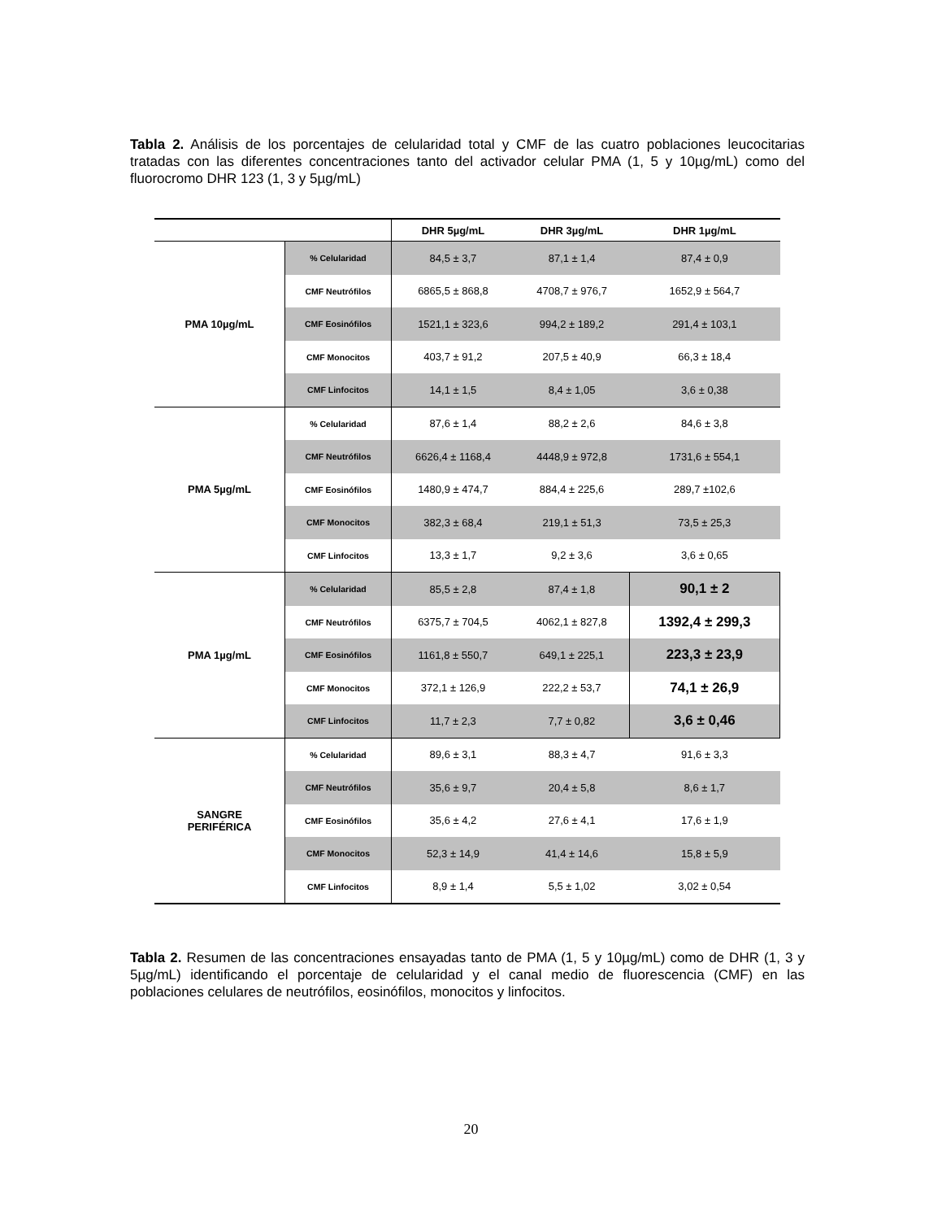Tabla 2. Análisis de los porcentajes de celularidad total y CMF de las cuatro poblaciones leucocitarias tratadas con las diferentes concentraciones tanto del activador celular PMA (1, 5 y 10µg/mL) como del fluorocromo DHR 123 (1, 3 y 5µg/mL)
| | | DHR 5µg/mL | DHR 3µg/mL | DHR 1µg/mL |
| --- | --- | --- | --- | --- |
| PMA 10µg/mL | % Celularidad | 84,5 ± 3,7 | 87,1 ± 1,4 | 87,4 ± 0,9 |
| | CMF Neutrófilos | 6865,5 ± 868,8 | 4708,7 ± 976,7 | 1652,9 ± 564,7 |
| | CMF Eosinófilos | 1521,1 ± 323,6 | 994,2 ± 189,2 | 291,4 ± 103,1 |
| | CMF Monocitos | 403,7 ± 91,2 | 207,5 ± 40,9 | 66,3 ± 18,4 |
| | CMF Linfocitos | 14,1 ± 1,5 | 8,4 ± 1,05 | 3,6 ± 0,38 |
| PMA 5µg/mL | % Celularidad | 87,6 ± 1,4 | 88,2 ± 2,6 | 84,6 ± 3,8 |
| | CMF Neutrófilos | 6626,4 ± 1168,4 | 4448,9 ± 972,8 | 1731,6 ± 554,1 |
| | CMF Eosinófilos | 1480,9 ± 474,7 | 884,4 ± 225,6 | 289,7 ±102,6 |
| | CMF Monocitos | 382,3 ± 68,4 | 219,1 ± 51,3 | 73,5 ± 25,3 |
| | CMF Linfocitos | 13,3 ± 1,7 | 9,2 ± 3,6 | 3,6 ± 0,65 |
| PMA 1µg/mL | % Celularidad | 85,5 ± 2,8 | 87,4 ± 1,8 | 90,1 ± 2 |
| | CMF Neutrófilos | 6375,7 ± 704,5 | 4062,1 ± 827,8 | 1392,4 ± 299,3 |
| | CMF Eosinófilos | 1161,8 ± 550,7 | 649,1 ± 225,1 | 223,3 ± 23,9 |
| | CMF Monocitos | 372,1 ± 126,9 | 222,2 ± 53,7 | 74,1 ± 26,9 |
| | CMF Linfocitos | 11,7 ± 2,3 | 7,7 ± 0,82 | 3,6 ± 0,46 |
| SANGRE PERIFÉRICA | % Celularidad | 89,6 ± 3,1 | 88,3 ± 4,7 | 91,6 ± 3,3 |
| | CMF Neutrófilos | 35,6 ± 9,7 | 20,4 ± 5,8 | 8,6 ± 1,7 |
| | CMF Eosinófilos | 35,6 ± 4,2 | 27,6 ± 4,1 | 17,6 ± 1,9 |
| | CMF Monocitos | 52,3 ± 14,9 | 41,4 ± 14,6 | 15,8 ± 5,9 |
| | CMF Linfocitos | 8,9 ± 1,4 | 5,5 ± 1,02 | 3,02 ± 0,54 |
Tabla 2. Resumen de las concentraciones ensayadas tanto de PMA (1, 5 y 10µg/mL) como de DHR (1, 3 y 5µg/mL) identificando el porcentaje de celularidad y el canal medio de fluorescencia (CMF) en las poblaciones celulares de neutrófilos, eosinófilos, monocitos y linfocitos.
20